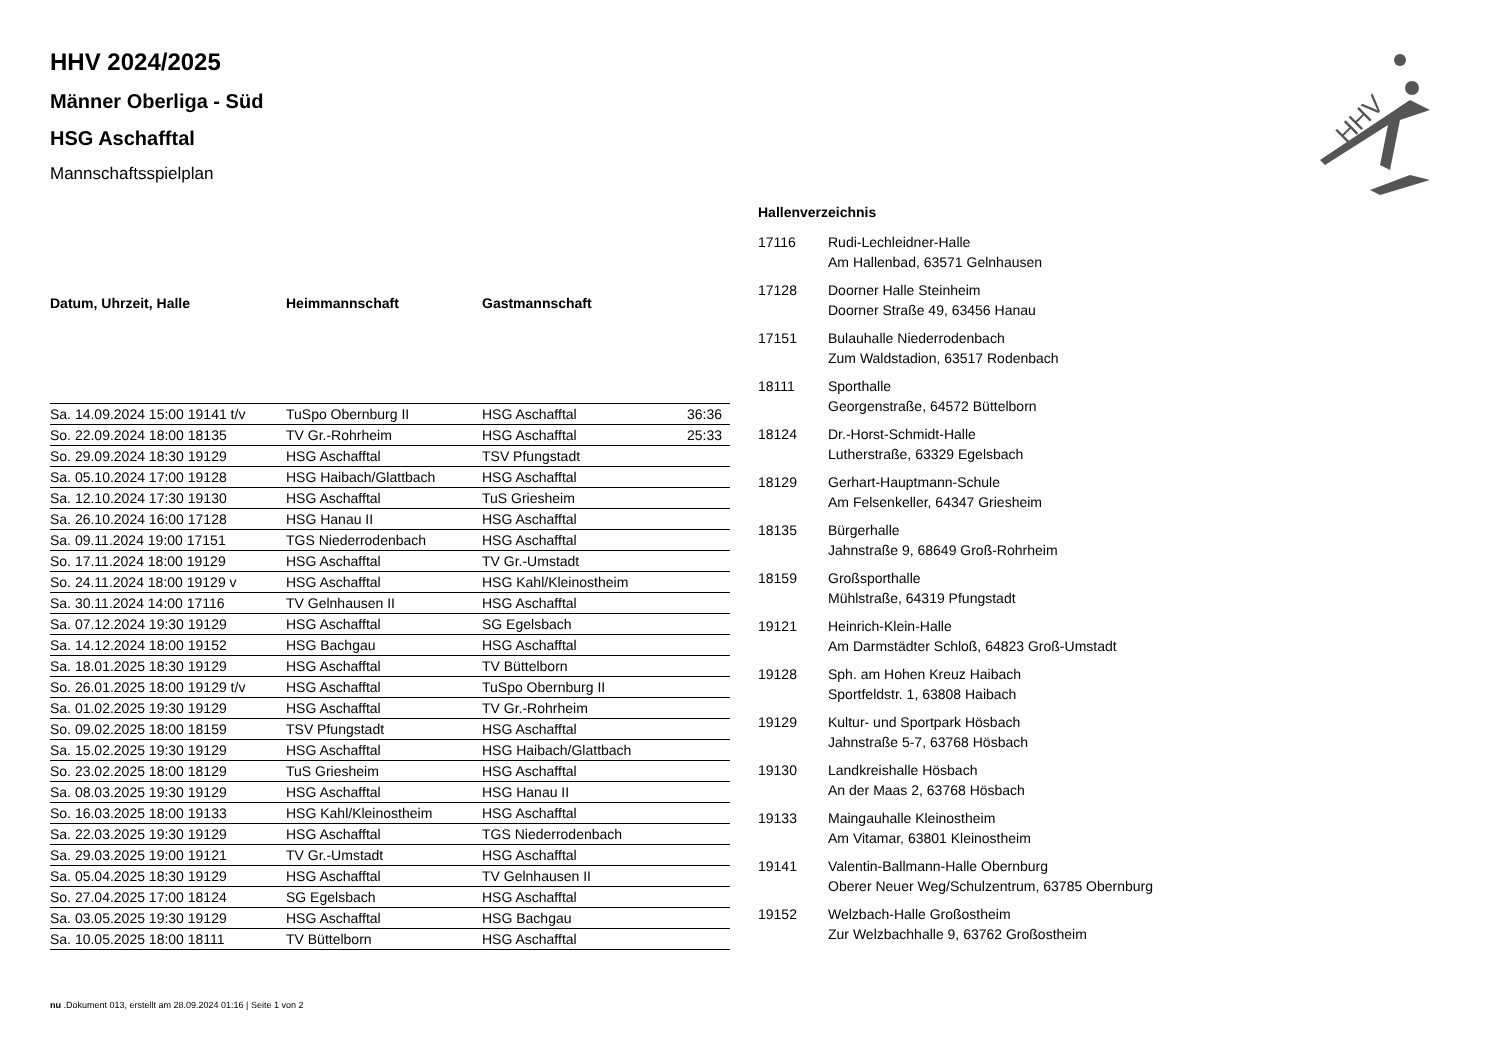HHV
HHV 2024/2025
Männer Oberliga - Süd
HSG Aschafftal
Mannschaftsspielplan
| Datum, Uhrzeit, Halle | Heimmannschaft | Gastmannschaft | |
| --- | --- | --- | --- |
| Sa. 14.09.2024 15:00 19141 t/v | TuSpo Obernburg II | HSG Aschafftal | 36:36 |
| So. 22.09.2024 18:00 18135 | TV Gr.-Rohrheim | HSG Aschafftal | 25:33 |
| So. 29.09.2024 18:30 19129 | HSG Aschafftal | TSV Pfungstadt | |
| Sa. 05.10.2024 17:00 19128 | HSG Haibach/Glattbach | HSG Aschafftal | |
| Sa. 12.10.2024 17:30 19130 | HSG Aschafftal | TuS Griesheim | |
| Sa. 26.10.2024 16:00 17128 | HSG Hanau II | HSG Aschafftal | |
| Sa. 09.11.2024 19:00 17151 | TGS Niederrodenbach | HSG Aschafftal | |
| So. 17.11.2024 18:00 19129 | HSG Aschafftal | TV Gr.-Umstadt | |
| So. 24.11.2024 18:00 19129 v | HSG Aschafftal | HSG Kahl/Kleinostheim | |
| Sa. 30.11.2024 14:00 17116 | TV Gelnhausen II | HSG Aschafftal | |
| Sa. 07.12.2024 19:30 19129 | HSG Aschafftal | SG Egelsbach | |
| Sa. 14.12.2024 18:00 19152 | HSG Bachgau | HSG Aschafftal | |
| Sa. 18.01.2025 18:30 19129 | HSG Aschafftal | TV Büttelborn | |
| So. 26.01.2025 18:00 19129 t/v | HSG Aschafftal | TuSpo Obernburg II | |
| Sa. 01.02.2025 19:30 19129 | HSG Aschafftal | TV Gr.-Rohrheim | |
| So. 09.02.2025 18:00 18159 | TSV Pfungstadt | HSG Aschafftal | |
| Sa. 15.02.2025 19:30 19129 | HSG Aschafftal | HSG Haibach/Glattbach | |
| So. 23.02.2025 18:00 18129 | TuS Griesheim | HSG Aschafftal | |
| Sa. 08.03.2025 19:30 19129 | HSG Aschafftal | HSG Hanau II | |
| So. 16.03.2025 18:00 19133 | HSG Kahl/Kleinostheim | HSG Aschafftal | |
| Sa. 22.03.2025 19:30 19129 | HSG Aschafftal | TGS Niederrodenbach | |
| Sa. 29.03.2025 19:00 19121 | TV Gr.-Umstadt | HSG Aschafftal | |
| Sa. 05.04.2025 18:30 19129 | HSG Aschafftal | TV Gelnhausen II | |
| So. 27.04.2025 17:00 18124 | SG Egelsbach | HSG Aschafftal | |
| Sa. 03.05.2025 19:30 19129 | HSG Aschafftal | HSG Bachgau | |
| Sa. 10.05.2025 18:00 18111 | TV Büttelborn | HSG Aschafftal | |
| Hallenverzeichnis | |
| --- | --- |
| 17116 | Rudi-Lechleidner-Halle Am Hallenbad, 63571 Gelnhausen |
| 17128 | Doorner Halle Steinheim Doorner Straße 49, 63456 Hanau |
| 17151 | Bulauhalle Niederrodenbach Zum Waldstadion, 63517 Rodenbach |
| 18111 | Sporthalle Georgenstraße, 64572 Büttelborn |
| 18124 | Dr.-Horst-Schmidt-Halle Lutherstraße, 63329 Egelsbach |
| 18129 | Gerhart-Hauptmann-Schule Am Felsenkeller, 64347 Griesheim |
| 18135 | Bürgerhalle Jahnstraße 9, 68649 Groß-Rohrheim |
| 18159 | Großsporthalle Mühlstraße, 64319 Pfungstadt |
| 19121 | Heinrich-Klein-Halle Am Darmstädter Schloß, 64823 Groß-Umstadt |
| 19128 | Sph. am Hohen Kreuz Haibach Sportfeldstr. 1, 63808 Haibach |
| 19129 | Kultur- und Sportpark Hösbach Jahnstraße 5-7, 63768 Hösbach |
| 19130 | Landkreishalle Hösbach An der Maas 2, 63768 Hösbach |
| 19133 | Maingauhalle Kleinostheim Am Vitamar, 63801 Kleinostheim |
| 19141 | Valentin-Ballmann-Halle Obernburg Oberer Neuer Weg/Schulzentrum, 63785 Obernburg |
| 19152 | Welzbach-Halle Großostheim Zur Welzbachhalle 9, 63762 Großostheim |
nu .Dokument 013, erstellt am 28.09.2024 01:16 | Seite 1 von 2